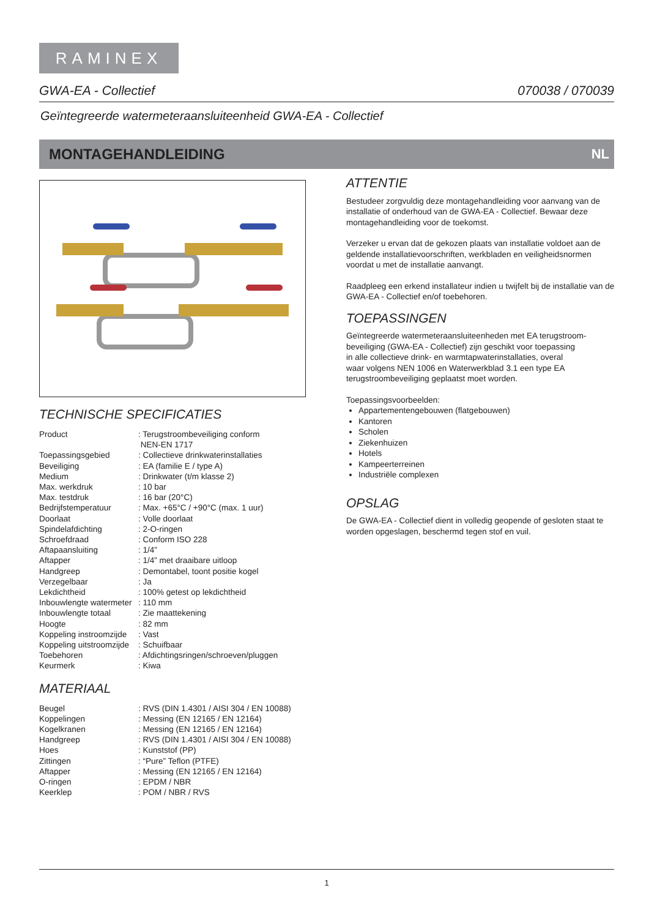RAMINEX
GWA-EA - Collectief 070038 / 070039
Geïntegreerde watermeteraansluiteenheid GWA-EA - Collectief
MONTAGEHANDLEIDING NL
TECHNISCHE SPECIFICATIES
| Product | : Terugstroombeveiliging conform NEN-EN 1717 |
| Toepassingsgebied | : Collectieve drinkwaterinstallaties |
| Beveiliging | : EA (familie E / type A) |
| Medium | : Drinkwater (t/m klasse 2) |
| Max. werkdruk | : 10 bar |
| Max. testdruk | : 16 bar (20°C) |
| Bedrijfstemperatuur | : Max. +65°C / +90°C (max. 1 uur) |
| Doorlaat | : Volle doorlaat |
| Spindelafdichting | : 2-O-ringen |
| Schroefdraad | : Conform ISO 228 |
| Aftapaansluiting | : 1/4” |
| Aftapper | : 1/4” met draaibare uitloop |
| Handgreep | : Demontabel, toont positie kogel |
| Verzegelbaar | : Ja |
| Lekdichtheid | : 100% getest op lekdichtheid |
| Inbouwlengte watermeter | : 110 mm |
| Inbouwlengte totaal | : Zie maattekening |
| Hoogte | : 82 mm |
| Koppeling instroomzijde | : Vast |
| Koppeling uitstroomzijde | : Schuifbaar |
| Toebehoren | : Afdichtingsringen/schroeven/pluggen |
| Keurmerk | : Kiwa |
MATERIAAL
| Beugel | : RVS (DIN 1.4301 / AISI 304 / EN 10088) |
| Koppelingen | : Messing (EN 12165 / EN 12164) |
| Kogelkranen | : Messing (EN 12165 / EN 12164) |
| Handgreep | : RVS (DIN 1.4301 / AISI 304 / EN 10088) |
| Hoes | : Kunststof (PP) |
| Zittingen | : “Pure” Teflon (PTFE) |
| Aftapper | : Messing (EN 12165 / EN 12164) |
| O-ringen | : EPDM / NBR |
| Keerklep | : POM / NBR / RVS |
ATTENTIE
Bestudeer zorgvuldig deze montagehandleiding voor aanvang van de installatie of onderhoud van de GWA-EA - Collectief. Bewaar deze montagehandleiding voor de toekomst.
Verzeker u ervan dat de gekozen plaats van installatie voldoet aan de geldende installatievoorschriften, werkbladen en veiligheidsnormen voordat u met de installatie aanvangt.
Raadpleeg een erkend installateur indien u twijfelt bij de installatie van de GWA-EA - Collectief en/of toebehoren.
TOEPASSINGEN
Geïntegreerde watermeteraansluiteenheden met EA terugstroom-
beveiliging (GWA-EA - Collectief) zijn geschikt voor toepassing
in alle collectieve drink- en warmtapwaterinstallaties, overal
waar volgens NEN 1006 en Waterwerkblad 3.1 een type EA
terugstroombeveiliging geplaatst moet worden.
Toepassingsvoorbeelden:
Appartementengebouwen (flatgebouwen)
Kantoren
Scholen
Ziekenhuizen
Hotels
Kampeerterreinen
Industriële complexen
OPSLAG
De GWA-EA - Collectief dient in volledig geopende of gesloten staat te worden opgeslagen, beschermd tegen stof en vuil.
1